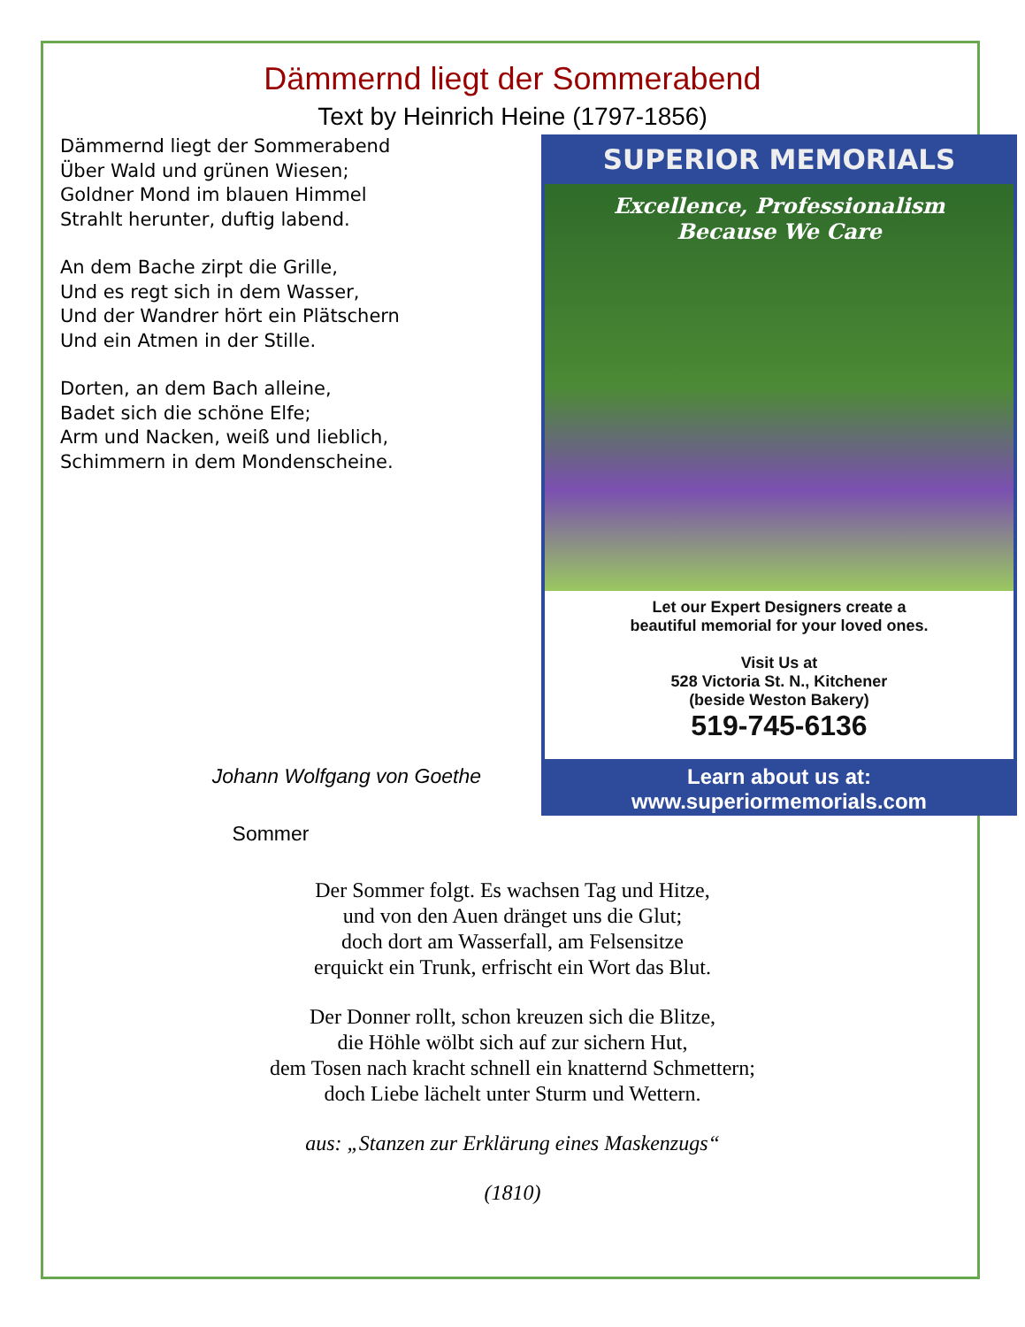Dämmernd liegt der Sommerabend
Text by Heinrich Heine (1797-1856)
Dämmernd liegt der Sommerabend
Über Wald und grünen Wiesen;
Goldner Mond im blauen Himmel
Strahlt herunter, duftig labend.
An dem Bache zirpt die Grille,
Und es regt sich in dem Wasser,
Und der Wandrer hört ein Plätschern
Und ein Atmen in der Stille.
Dorten, an dem Bach alleine,
Badet sich die schöne Elfe;
Arm und Nacken, weiß und lieblich,
Schimmern in dem Mondenscheine.
Johann Wolfgang von Goethe
Sommer
SUPERIOR MEMORIALS
Excellence, Professionalism
Because We Care
Let our Expert Designers create a
beautiful memorial for your loved ones.
Visit Us at
528 Victoria St. N., Kitchener
(beside Weston Bakery)
519-745-6136
Learn about us at:
www.superiormemorials.com
Der Sommer folgt. Es wachsen Tag und Hitze,
und von den Auen dränget uns die Glut;
doch dort am Wasserfall, am Felsensitze
erquickt ein Trunk, erfrischt ein Wort das Blut.
Der Donner rollt, schon kreuzen sich die Blitze,
die Höhle wölbt sich auf zur sichern Hut,
dem Tosen nach kracht schnell ein knatternd Schmettern;
doch Liebe lächelt unter Sturm und Wettern.
aus: „Stanzen zur Erklärung eines Maskenzugs“
(1810)